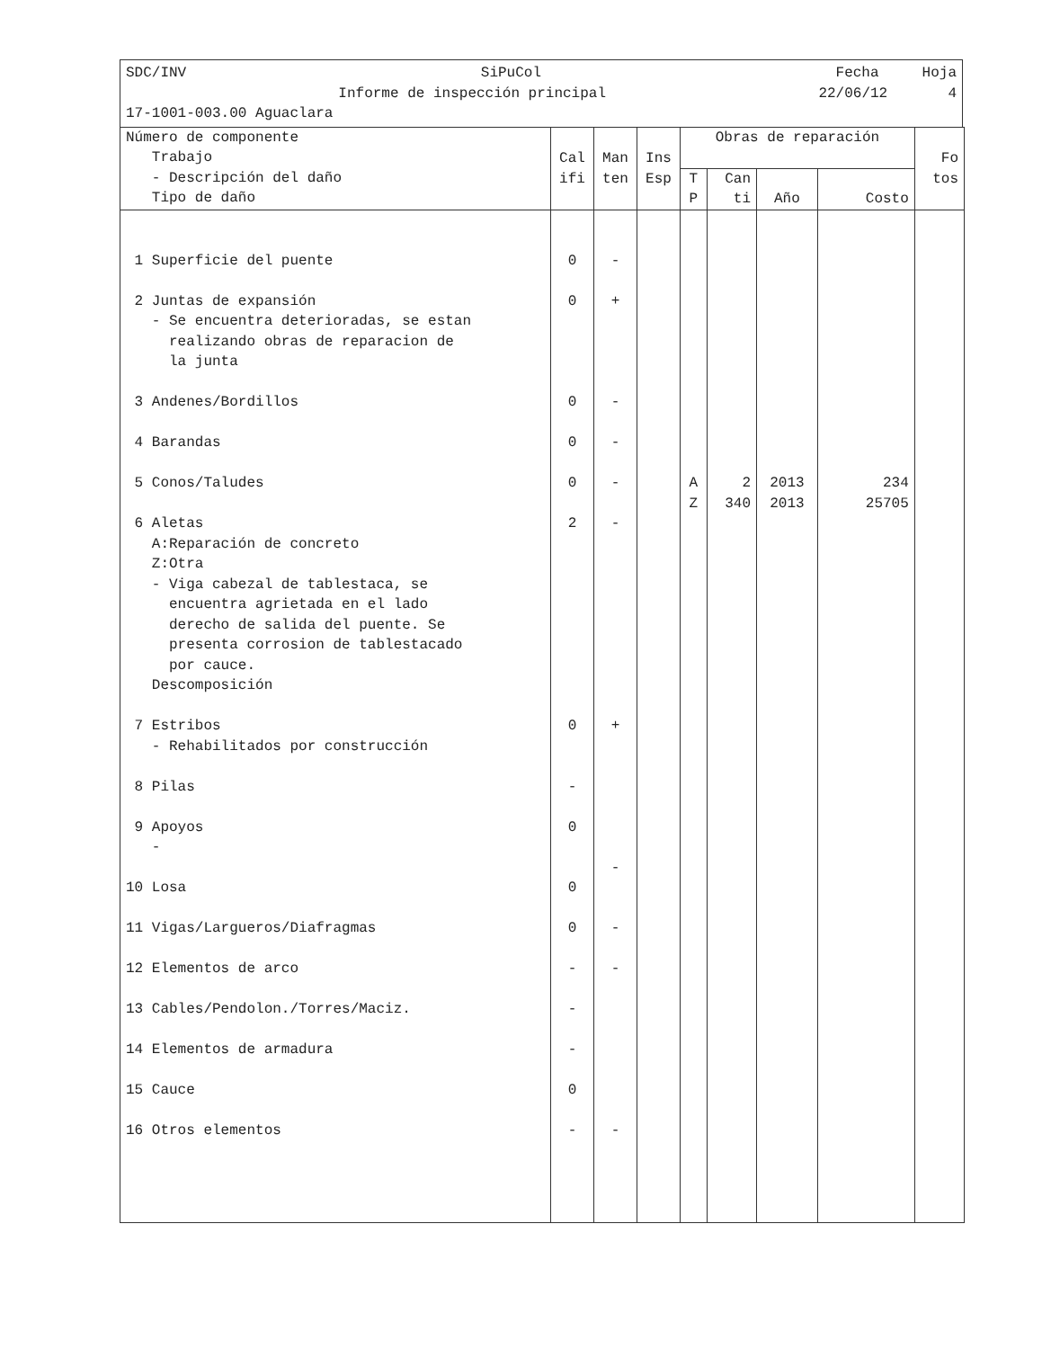SDC/INV SiPuCol Fecha Hoja
Informe de inspección principal 22/06/12 4
17-1001-003.00 Aguaclara
| Número de componente Trabajo - Descripción del daño Tipo de daño | Cal ifi | Man ten | Ins Esp | Obras de reparación | | | | Fo tos |
| --- | --- | --- | --- | --- | --- | --- | --- | --- |
| | | | | T P | Can ti | Año | Costo | |
| 1 Superficie del puente 2 Juntas de expansión - Se encuentra deterioradas, se estan realizando obras de reparacion de la junta 3 Andenes/Bordillos 4 Barandas 5 Conos/Taludes 6 Aletas A:Reparación de concreto Z:Otra - Viga cabezal de tablestaca, se encuentra agrietada en el lado derecho de salida del puente. Se presenta corrosion de tablestacado por cauce. Descomposición 7 Estribos - Rehabilitados por construcción 8 Pilas 9 Apoyos - 10 Losa 11 Vigas/Largueros/Diafragmas 12 Elementos de arco 13 Cables/Pendolon./Torres/Maciz. 14 Elementos de armadura 15 Cauce 16 Otros elementos | 0 0 0 0 0 2 0 - 0 0 0 - - - 0 - | - + - - - - + - - - - | | A Z | 2 340 | 2013 2013 | 234 25705 | |